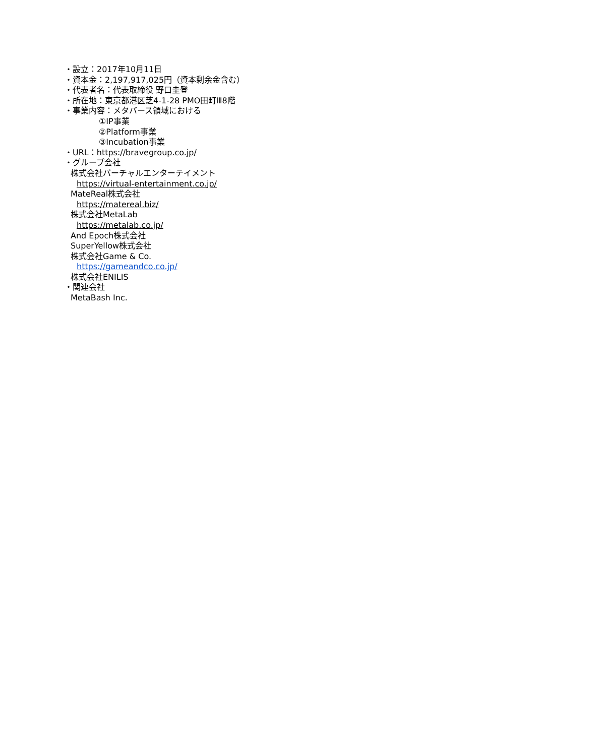・設立：2017年10月11日
・資本金：2,197,917,025円（資本剰余金含む）
・代表者名：代表取締役 野口圭登
・所在地：東京都港区芝4-1-28 PMO田町Ⅲ8階
・事業内容：メタバース領域における
①IP事業
②Platform事業
③Incubation事業
・URL：https://bravegroup.co.jp/
・グループ会社
株式会社バーチャルエンターテイメント
https://virtual-entertainment.co.jp/
MateReal株式会社
https://matereal.biz/
株式会社MetaLab
https://metalab.co.jp/
And Epoch株式会社
SuperYellow株式会社
株式会社Game & Co.
https://gameandco.co.jp/
株式会社ENILIS
・関連会社
MetaBash Inc.